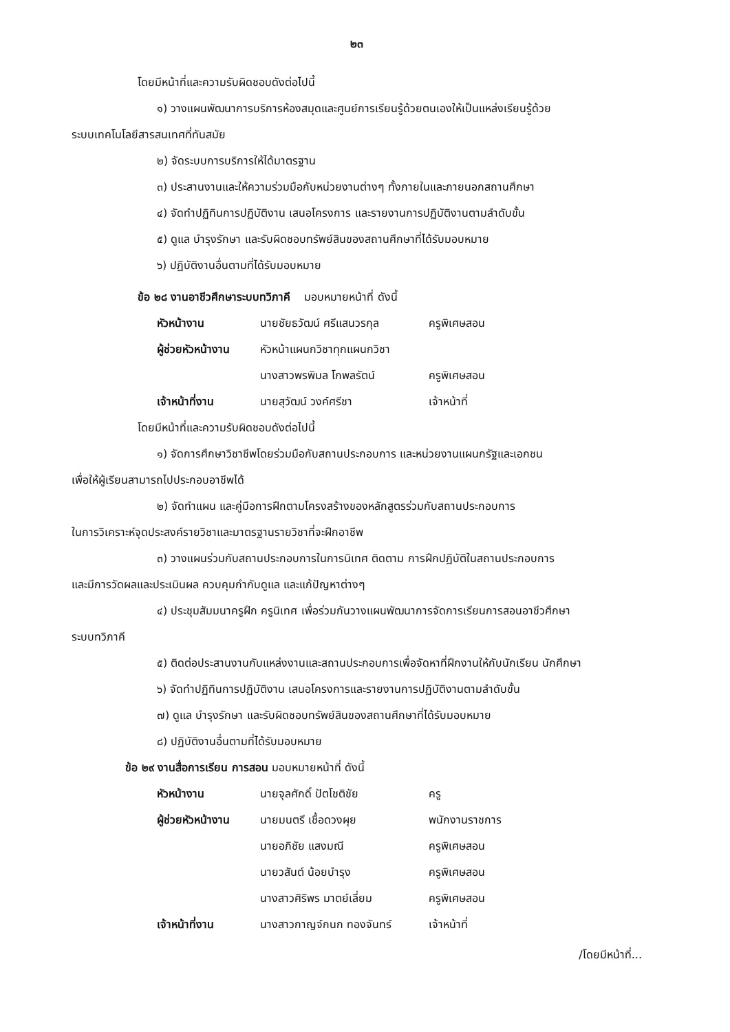๒๓
โดยมีหน้าที่และความรับผิดชอบดังต่อไปนี้
๑) วางแผนพัฒนาการบริการห้องสมุดและศูนย์การเรียนรู้ด้วยตนเองให้เป็นแหล่งเรียนรู้ด้วย
ระบบเทคโนโลยีสารสนเทศที่ทันสมัย
๒) จัดระบบการบริการให้ได้มาตรฐาน
๓) ประสานงานและให้ความร่วมมือกับหน่วยงานต่างๆ ทั้งภายในและภายนอกสถานศึกษา
๔) จัดทำปฏิทินการปฏิบัติงาน เสนอโครงการ และรายงานการปฏิบัติงานตามลำดับขั้น
๕) ดูแล บำรุงรักษา และรับผิดชอบทรัพย์สินของสถานศึกษาที่ได้รับมอบหมาย
๖) ปฏิบัติงานอื่นตามที่ได้รับมอบหมาย
ข้อ ๒๘ งานอาชีวศึกษาระบบทวิภาคี มอบหมายหน้าที่ ดังนี้
หัวหน้างาน นายชัยธวัฒน์ ศรีแสนวรกุล ครูพิเศษสอน
ผู้ช่วยหัวหน้างาน หัวหน้าแผนกวิชาทุกแผนกวิชา
นางสาวพรพิมล โกพลรัตน์ ครูพิเศษสอน
เจ้าหน้าที่งาน นายสุวัฒน์ วงค์ศรีชา เจ้าหน้าที่
โดยมีหน้าที่และความรับผิดชอบดังต่อไปนี้
๑) จัดการศึกษาวิชาชีพโดยร่วมมือกับสถานประกอบการ และหน่วยงานแผนกรัฐและเอกชน
เพื่อให้ผู้เรียนสามารถไปประกอบอาชีพได้
๒) จัดทำแผน และคู่มือการฝึกตามโครงสร้างของหลักสูตรร่วมกับสถานประกอบการ
ในการวิเคราะห์จุดประสงค์รายวิชาและมาตรฐานรายวิชาที่จะฝึกอาชีพ
๓) วางแผนร่วมกับสถานประกอบการในการนิเทศ ติดตาม การฝึกปฏิบัติในสถานประกอบการ
และมีการวัดผลและประเมินผล ควบคุมกำกับดูแล และแก้ปัญหาต่างๆ
๔) ประชุมสัมมนาครูฝึก ครูนิเทศ เพื่อร่วมกันวางแผนพัฒนาการจัดการเรียนการสอนอาชีวศึกษา
ระบบทวิภาคี
๕) ติดต่อประสานงานกับแหล่งงานและสถานประกอบการเพื่อจัดหาที่ฝึกงานให้กับนักเรียน นักศึกษา
๖) จัดทำปฏิทินการปฏิบัติงาน เสนอโครงการและรายงานการปฏิบัติงานตามลำดับขั้น
๗) ดูแล บำรุงรักษา และรับผิดชอบทรัพย์สินของสถานศึกษาที่ได้รับมอบหมาย
๘) ปฏิบัติงานอื่นตามที่ได้รับมอบหมาย
ข้อ ๒๙ งานสื่อการเรียน การสอน มอบหมายหน้าที่ ดังนี้
หัวหน้างาน นายจุลศักดิ์ ปัตโชติชัย ครู
ผู้ช่วยหัวหน้างาน นายมนตรี เชื้อดวงผุย พนักงานราชการ
นายอภิชัย แสงมณี ครูพิเศษสอน
นายวสันต์ น้อยบำรุง ครูพิเศษสอน
นางสาวศิริพร มาตย์เลี่ยม ครูพิเศษสอน
เจ้าหน้าที่งาน นางสาวกาญจ์กนก ทองจันทร์ เจ้าหน้าที่
/โดยมีหน้าที่...